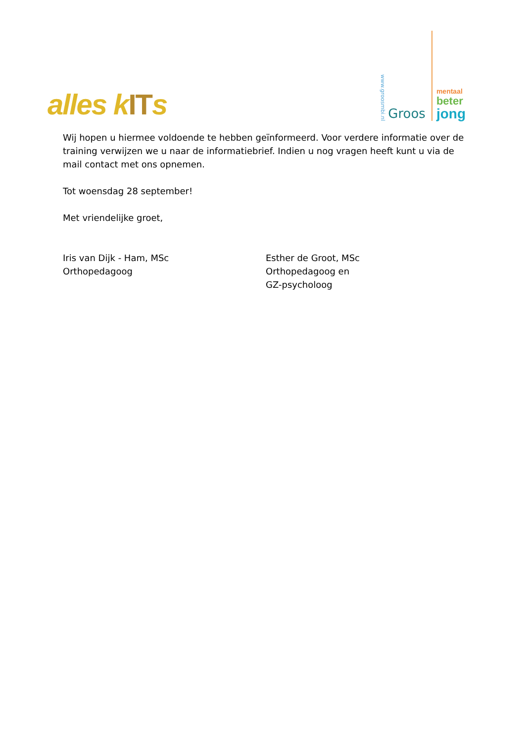alles kITs
www.groosmbi.nl
Groos
mentaal
beter
jong
Wij hopen u hiermee voldoende te hebben geïnformeerd. Voor verdere informatie over de training verwijzen we u naar de informatiebrief. Indien u nog vragen heeft kunt u via de mail contact met ons opnemen.
Tot woensdag 28 september!
Met vriendelijke groet,
Iris van Dijk - Ham, MSc
Orthopedagoog
Esther de Groot, MSc
Orthopedagoog en
GZ-psycholoog